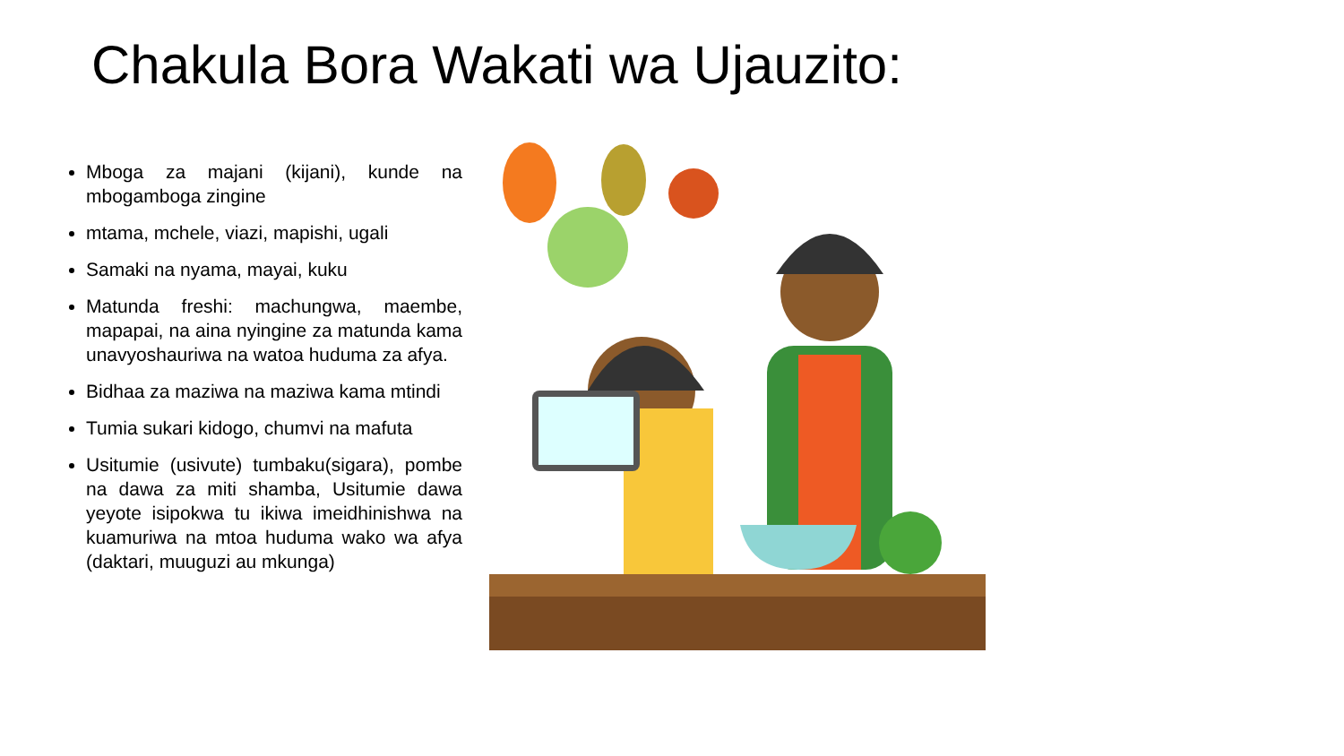Chakula Bora Wakati wa Ujauzito:
Mboga za majani (kijani), kunde na mbogamboga zingine
mtama, mchele, viazi, mapishi, ugali
Samaki na nyama, mayai, kuku
Matunda freshi: machungwa, maembe, mapapai, na aina nyingine za matunda kama unavyoshauriwa na watoa huduma za afya.
Bidhaa za maziwa na maziwa kama mtindi
Tumia sukari kidogo, chumvi na mafuta
Usitumie (usivute) tumbaku(sigara), pombe na dawa za miti shamba, Usitumie dawa yeyote isipokwa tu ikiwa imeidhinishwa na kuamuriwa na mtoa huduma wako wa afya (daktari, muuguzi au mkunga)